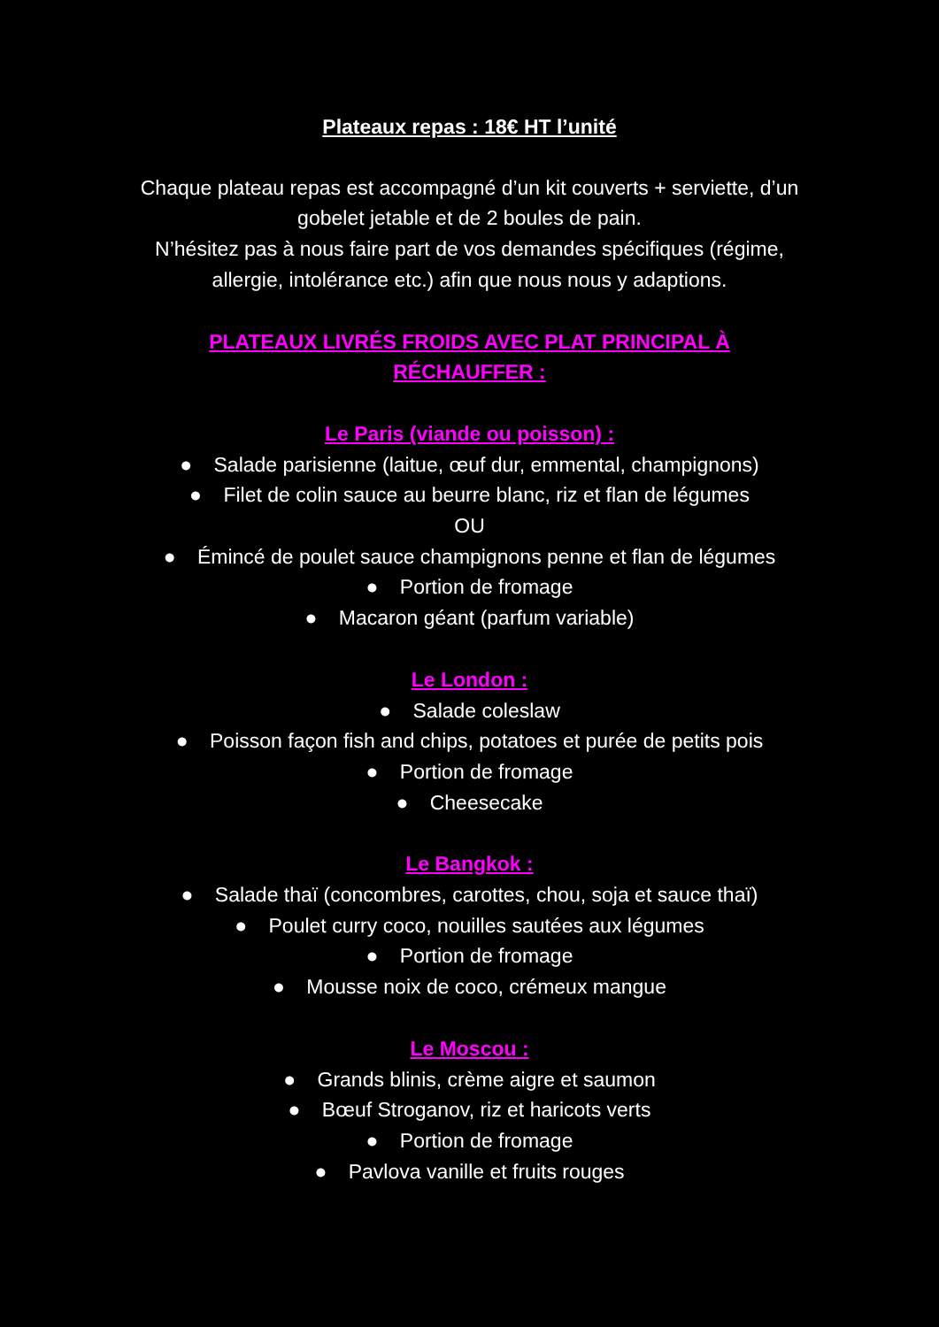Plateaux repas : 18€ HT l’unité
Chaque plateau repas est accompagné d’un kit couverts + serviette, d’un gobelet jetable et de 2 boules de pain.
N’hésitez pas à nous faire part de vos demandes spécifiques (régime, allergie, intolérance etc.) afin que nous nous y adaptions.
PLATEAUX LIVRÉS FROIDS AVEC PLAT PRINCIPAL À RÉCHAUFFER :
Le Paris (viande ou poisson) :
● Salade parisienne (laitue, œuf dur, emmental, champignons)
● Filet de colin sauce au beurre blanc, riz et flan de légumes
OU
● Émincé de poulet sauce champignons penne et flan de légumes
● Portion de fromage
● Macaron géant (parfum variable)
Le London :
● Salade coleslaw
● Poisson façon fish and chips, potatoes et purée de petits pois
● Portion de fromage
● Cheesecake
Le Bangkok :
● Salade thaï (concombres, carottes, chou, soja et sauce thaï)
● Poulet curry coco, nouilles sautées aux légumes
● Portion de fromage
● Mousse noix de coco, crémeux mangue
Le Moscou :
● Grands blinis, crème aigre et saumon
● Bœuf Stroganov, riz et haricots verts
● Portion de fromage
● Pavlova vanille et fruits rouges